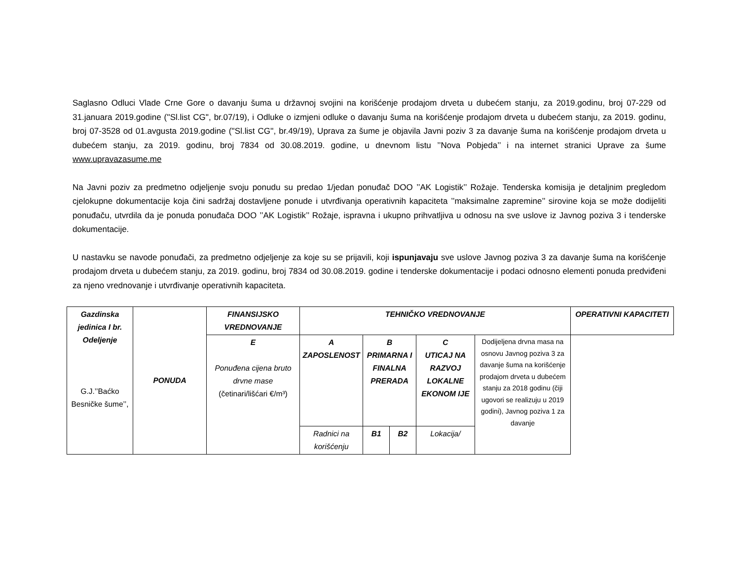Saglasno Odluci Vlade Crne Gore o davanju šuma u državnoj svojini na korišćenje prodajom drveta u dubećem stanju, za 2019.godinu, broj 07-229 od 31.januara 2019.godine (''Sl.list CG'', br.07/19), i Odluke o izmjeni odluke o davanju šuma na korišćenje prodajom drveta u dubećem stanju, za 2019. godinu, broj 07-3528 od 01.avgusta 2019.godine (''Sl.list CG'', br.49/19), Uprava za šume je objavila Javni poziv 3 za davanje šuma na korišćenje prodajom drveta u dubećem stanju, za 2019. godinu, broj 7834 od 30.08.2019. godine, u dnevnom listu ’’Nova Pobjeda’’ i na internet stranici Uprave za šume www.upravazasume.me
Na Javni poziv za predmetno odjeljenje svoju ponudu su predao 1/jedan ponuđač DOO ’’AK Logistik’’ Rožaje. Tenderska komisija je detaljnim pregledom cjelokupne dokumentacije koja čini sadržaj dostavljene ponude i utvrđivanja operativnih kapaciteta ’’maksimalne zapremine’’ sirovine koja se može dodijeliti ponuđaču, utvrdila da je ponuda ponuđača DOO ’’AK Logistik’’ Rožaje, ispravna i ukupno prihvatljiva u odnosu na sve uslove iz Javnog poziva 3 i tenderske dokumentacije.
U nastavku se navode ponuđači, za predmetno odjeljenje za koje su se prijavili, koji ispunjavaju sve uslove Javnog poziva 3 za davanje šuma na korišćenje prodajom drveta u dubećem stanju, za 2019. godinu, broj 7834 od 30.08.2019. godine i tenderske dokumentacije i podaci odnosno elementi ponuda predviđeni za njeno vrednovanje i utvrđivanje operativnih kapaciteta.
| Gazdinska jedinica I br. Odeljenje G.J.’’Baćko Besničke šume’’, | PONUDA | FINANSIJSKO VREDNOVANJE | TEHNIČKO VREDNOVANJE | | | | | OPERATIVNI KAPACITETI |
| | | E Ponuđena cijena bruto drvne mase (četinari/lišćari €/m³) | A ZAPOSLENOST | B PRIMARNA I FINALNA PRERADA | | C UTICAJ NA RAZVOJ LOKALNE EKONOM IJE | Dodijeljena drvna masa na osnovu Javnog poziva 3 za davanje šuma na korišćenje prodajom drveta u dubećem stanju za 2018 godinu (čiji ugovori se realizuju u 2019 godini), Javnog poziva 1 za davanje | |
| | | | Radnici na korišćenju | B1 | B2 | Lokacija/ | | |